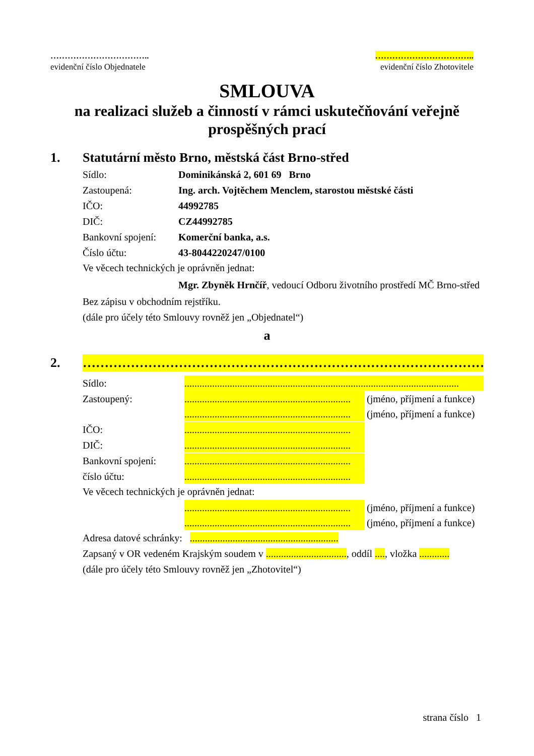……………………………..
evidenční číslo Objednatele
……………………………..
evidenční číslo Zhotovitele
SMLOUVA
na realizaci služeb a činností v rámci uskutečňování veřejně prospěšných prací
1. Statutární město Brno, městská část Brno-střed
Sídlo: Dominikánská 2, 601 69 Brno
Zastoupená: Ing. arch. Vojtěchem Menclem, starostou městské části
IČO: 44992785
DIČ: CZ44992785
Bankovní spojení: Komerční banka, a.s.
Číslo účtu: 43-8044220247/0100
Ve věcech technických je oprávněn jednat:
Mgr. Zbyněk Hrnčíř, vedoucí Odboru životního prostředí MČ Brno-střed
Bez zápisu v obchodním rejstříku.
(dále pro účely této Smlouvy rovněž jen „Objednatel“)
a
2. …………………………………………………………………………………………………
Sídlo:.............................................................................................................
Zastoupený:.................................................................. (jméno, příjmení a funkce)
.................................................................. (jméno, příjmení a funkce)
IČO:..................................................................
DIČ:..................................................................
Bankovní spojení:..................................................................
číslo účtu:..................................................................
Ve věcech technických je oprávněn jednat:
.................................................................. (jméno, příjmení a funkce)
.................................................................. (jméno, příjmení a funkce)
Adresa datové schránky: ...........................................................
Zapsaný v OR vedeném Krajským soudem v ................................, oddíl ...., vložka ............
(dále pro účely této Smlouvy rovněž jen „Zhotovitel“)
strana číslo 1